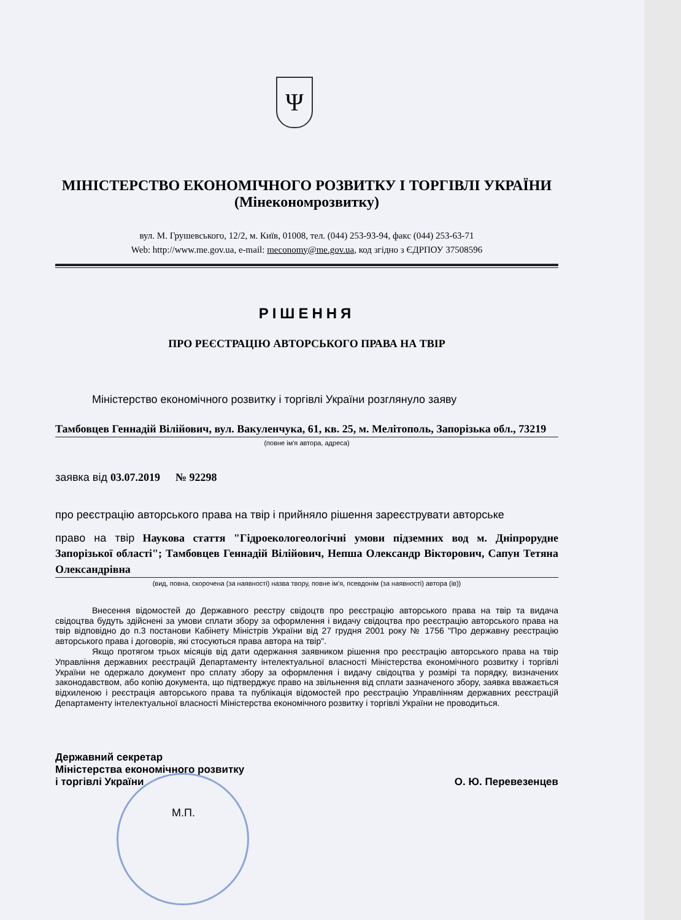Ψ
МІНІСТЕРСТВО ЕКОНОМІЧНОГО РОЗВИТКУ І ТОРГІВЛІ УКРАЇНИ
(Мінекономрозвитку)
вул. М. Грушевського, 12/2, м. Київ, 01008, тел. (044) 253-93-94, факс (044) 253-63-71
Web: http://www.me.gov.ua, e-mail: meconomy@me.gov.ua, код згідно з ЄДРПОУ 37508596
РІШЕННЯ
ПРО РЕЄСТРАЦІЮ АВТОРСЬКОГО ПРАВА НА ТВІР
Міністерство економічного розвитку і торгівлі України розглянуло заяву
Тамбовцев Геннадій Вілійович, вул. Вакуленчука, 61, кв. 25, м. Мелітополь, Запорізька обл., 73219
(повне ім'я автора, адреса)
заявка від 03.07.2019 № 92298
про реєстрацію авторського права на твір і прийняло рішення зареєструвати авторське
право на твір Наукова стаття "Гідроекологеологічні умови підземних вод м. Дніпрорудне Запорізької області"; Тамбовцев Геннадій Вілійович, Непша Олександр Вікторович, Сапун Тетяна Олександрівна
(вид, повна, скорочена (за наявності) назва твору, повне ім'я, псевдонім (за наявності) автора (ів))
Внесення відомостей до Державного реєстру свідоцтв про реєстрацію авторського права на твір та видача свідоцтва будуть здійснені за умови сплати збору за оформлення і видачу свідоцтва про реєстрацію авторського права на твір відповідно до п.3 постанови Кабінету Міністрів України від 27 грудня 2001 року № 1756 "Про державну реєстрацію авторського права і договорів, які стосуються права автора на твір".
Якщо протягом трьох місяців від дати одержання заявником рішення про реєстрацію авторського права на твір Управління державних реєстрацій Департаменту інтелектуальної власності Міністерства економічного розвитку і торгівлі України не одержало документ про сплату збору за оформлення і видачу свідоцтва у розмірі та порядку, визначених законодавством, або копію документа, що підтверджує право на звільнення від сплати зазначеного збору, заявка вважається відхиленою і реєстрація авторського права та публікація відомостей про реєстрацію Управлінням державних реєстрацій Департаменту інтелектуальної власності Міністерства економічного розвитку і торгівлі України не проводиться.
Державний секретар
Міністерства економічного розвитку
і торгівлі України
О. Ю. Перевезенцев
М.П.